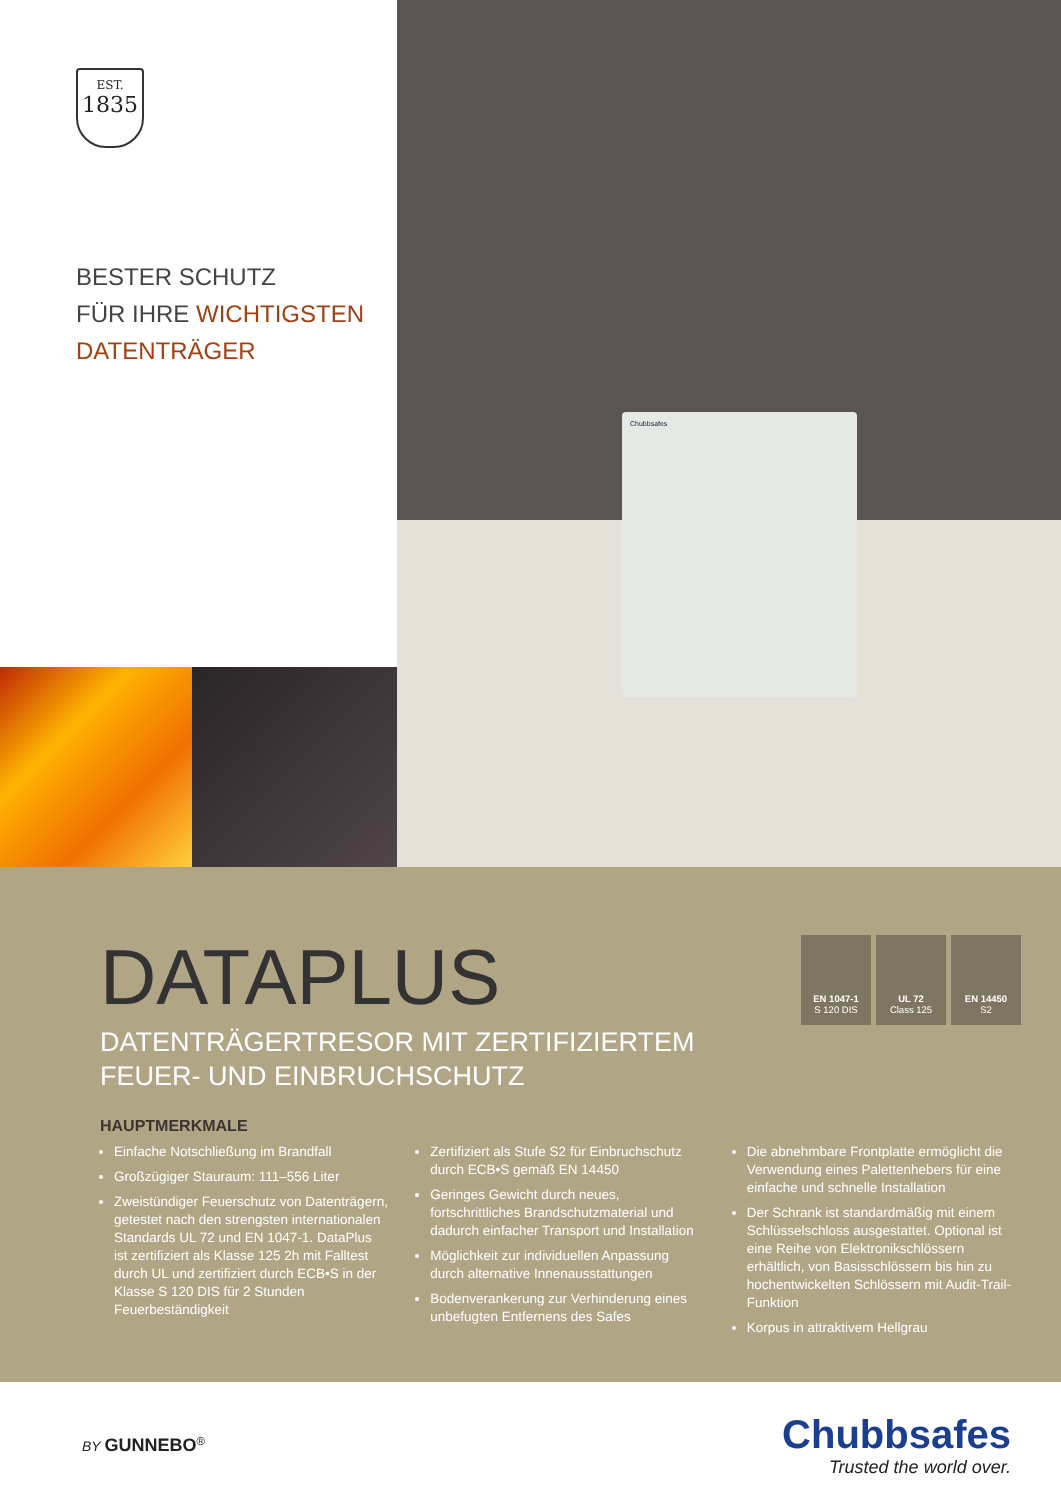EST.
1835
BESTER SCHUTZ
FÜR IHRE WICHTIGSTEN
DATENTRÄGER
Chubbsafes
EN 1047-1
S 120 DIS
UL 72
Class 125
EN 14450
S2
DATAPLUS
DATENTRÄGERTRESOR MIT ZERTIFIZIERTEM
FEUER- UND EINBRUCHSCHUTZ
HAUPTMERKMALE
Einfache Notschließung im Brandfall
Großzügiger Stauraum: 111–556 Liter
Zweistündiger Feuerschutz von Datenträgern, getestet nach den strengsten internationalen Standards UL 72 und EN 1047-1. DataPlus ist zertifiziert als Klasse 125 2h mit Falltest durch UL und zertifiziert durch ECB•S in der Klasse S 120 DIS für 2 Stunden Feuerbeständigkeit
Zertifiziert als Stufe S2 für Einbruchschutz durch ECB•S gemäß EN 14450
Geringes Gewicht durch neues, fortschrittliches Brandschutzmaterial und dadurch einfacher Transport und Installation
Möglichkeit zur individuellen Anpassung durch alternative Innenausstattungen
Bodenverankerung zur Verhinderung eines unbefugten Entfernens des Safes
Die abnehmbare Frontplatte ermöglicht die Verwendung eines Palettenhebers für eine einfache und schnelle Installation
Der Schrank ist standardmäßig mit einem Schlüsselschloss ausgestattet. Optional ist eine Reihe von Elektronikschlössern erhältlich, von Basisschlössern bis hin zu hochentwickelten Schlössern mit Audit-Trail-Funktion
Korpus in attraktivem Hellgrau
BY GUNNEBO<sup>®</sup>
Chubbsafes
Trusted the world over.